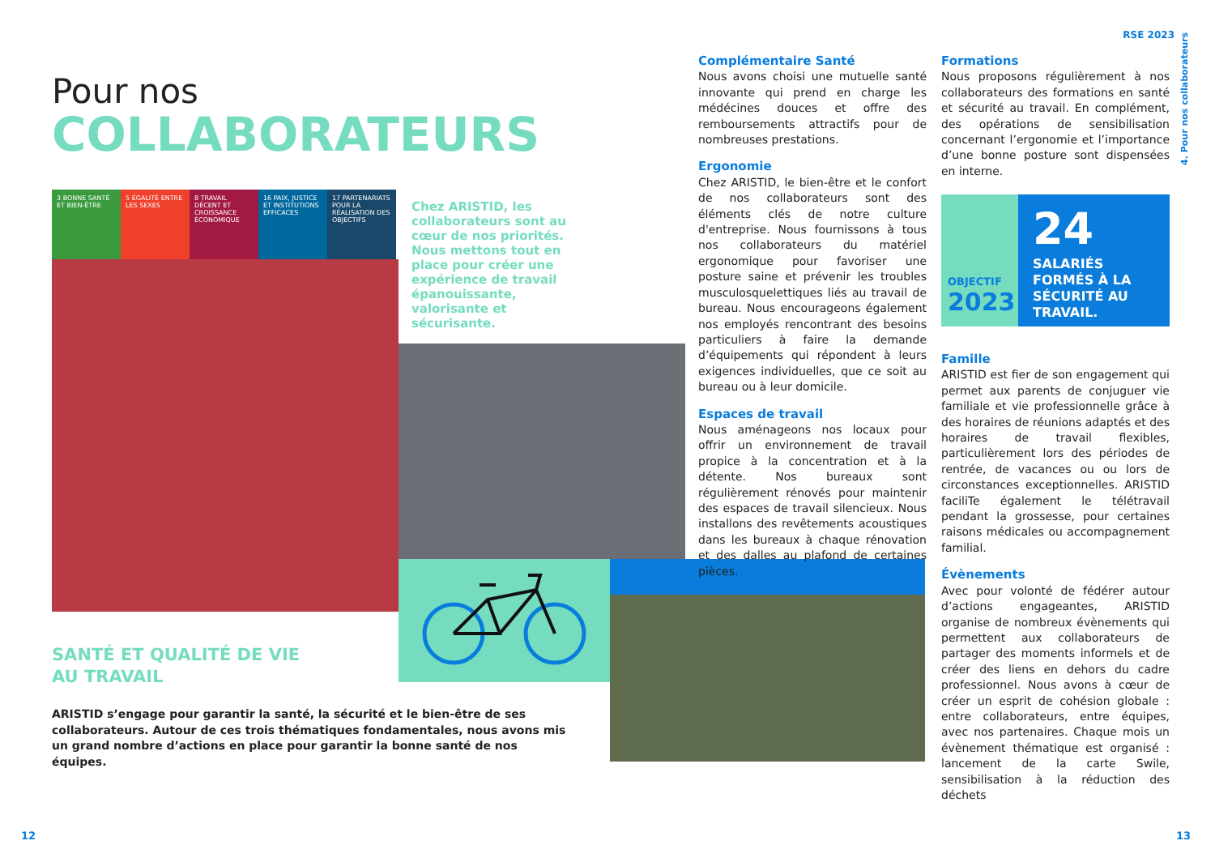RSE 2023
Pour nos
COLLABORATEURS
3 BONNE SANTÉ ET BIEN-ÊTRE
5 ÉGALITÉ ENTRE LES SEXES
8 TRAVAIL DÉCENT ET CROISSANCE ÉCONOMIQUE
16 PAIX, JUSTICE ET INSTITUTIONS EFFICACES
17 PARTENARIATS POUR LA RÉALISATION DES OBJECTIFS
Chez ARISTID, les collaborateurs sont au cœur de nos priorités. Nous mettons tout en place pour créer une expérience de travail épanouissante, valorisante et sécurisante.
SANTÉ ET QUALITÉ DE VIE
AU TRAVAIL
ARISTID s’engage pour garantir la santé, la sécurité et le bien-être de ses collaborateurs. Autour de ces trois thématiques fondamentales, nous avons mis un grand nombre d’actions en place pour garantir la bonne santé de nos équipes.
Complémentaire Santé
Nous avons choisi une mutuelle santé innovante qui prend en charge les médécines douces et offre des remboursements attractifs pour de nombreuses prestations.
Ergonomie
Chez ARISTID, le bien-être et le confort de nos collaborateurs sont des éléments clés de notre culture d'entreprise. Nous fournissons à tous nos collaborateurs du matériel ergonomique pour favoriser une posture saine et prévenir les troubles musculosquelettiques liés au travail de bureau. Nous encourageons également nos employés rencontrant des besoins particuliers à faire la demande d’équipements qui répondent à leurs exigences individuelles, que ce soit au bureau ou à leur domicile.
Espaces de travail
Nous aménageons nos locaux pour offrir un environnement de travail propice à la concentration et à la détente. Nos bureaux sont régulièrement rénovés pour maintenir des espaces de travail silencieux. Nous installons des revêtements acoustiques dans les bureaux à chaque rénovation et des dalles au plafond de certaines pièces.
Formations
Nous proposons régulièrement à nos collaborateurs des formations en santé et sécurité au travail. En complément, des opérations de sensibilisation concernant l’ergonomie et l’importance d’une bonne posture sont dispensées en interne.
OBJECTIF
2023
24
SALARIÉS FORMÉS À LA SÉCURITÉ AU TRAVAIL.
Famille
ARISTID est fier de son engagement qui permet aux parents de conjuguer vie familiale et vie professionnelle grâce à des horaires de réunions adaptés et des horaires de travail flexibles, particulièrement lors des périodes de rentrée, de vacances ou ou lors de circonstances exceptionnelles. ARISTID faciliTe également le télétravail pendant la grossesse, pour certaines raisons médicales ou accompagnement familial.
Évènements
Avec pour volonté de fédérer autour d’actions engageantes, ARISTID organise de nombreux évènements qui permettent aux collaborateurs de partager des moments informels et de créer des liens en dehors du cadre professionnel. Nous avons à cœur de créer un esprit de cohésion globale : entre collaborateurs, entre équipes, avec nos partenaires. Chaque mois un évènement thématique est organisé : lancement de la carte Swile, sensibilisation à la réduction des déchets
4. Pour nos collaborateurs
12 13